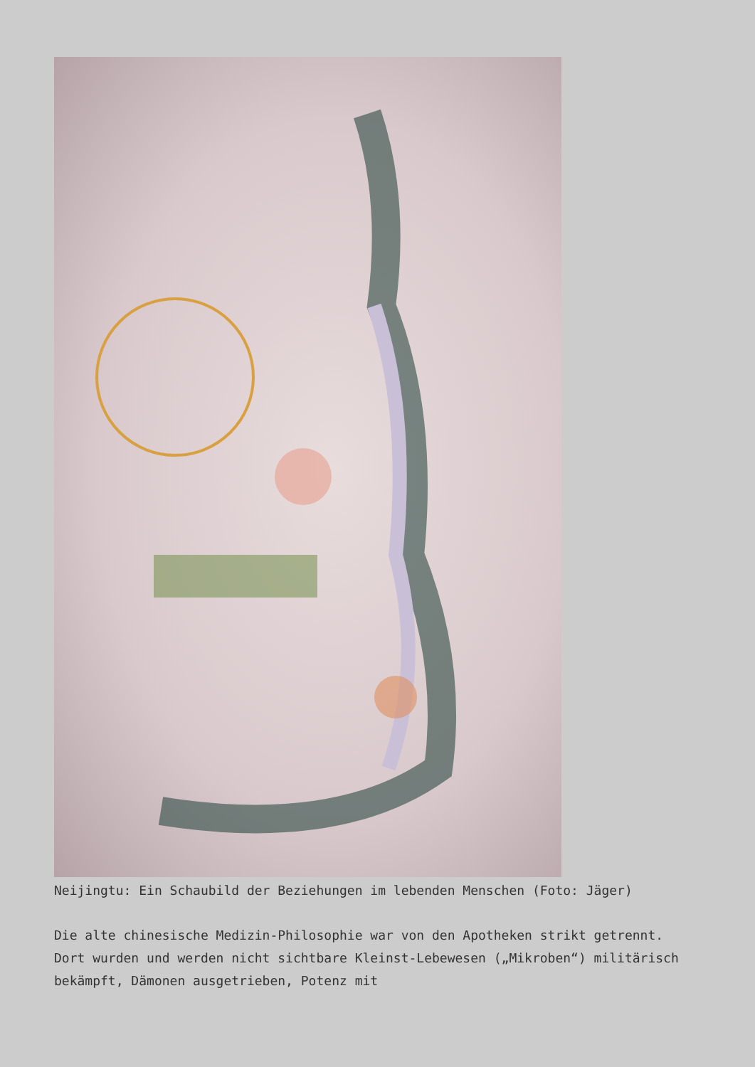Neijingtu: Ein Schaubild der Beziehungen im lebenden Menschen (Foto: Jäger)
Die alte chinesische Medizin-Philosophie war von den Apotheken strikt getrennt. Dort wurden und werden nicht sichtbare Kleinst-Lebewesen („Mikroben“) militärisch bekämpft, Dämonen ausgetrieben, Potenz mit